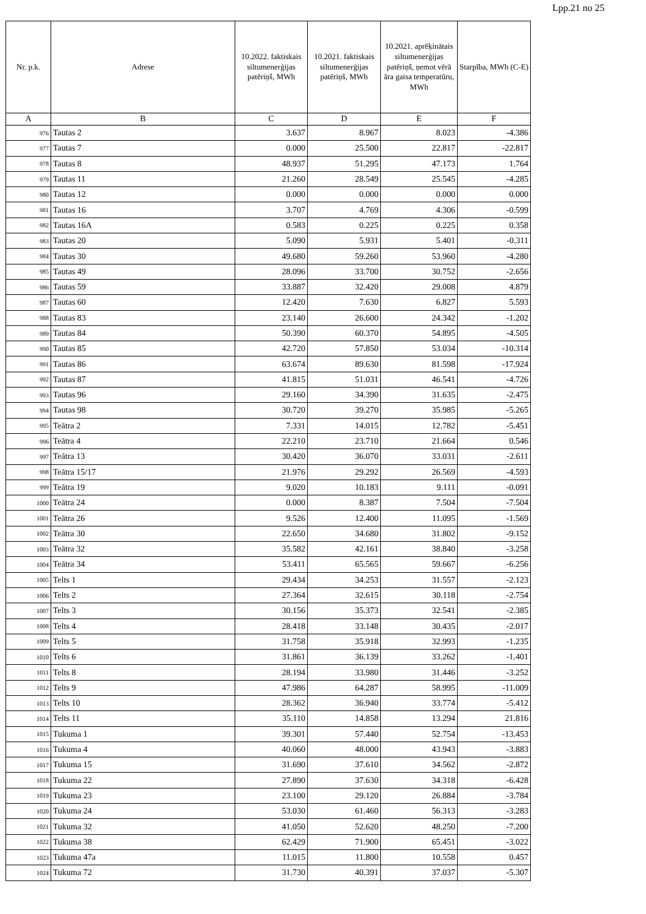Lpp.21 no 25
| Nr. p.k. | Adrese | 10.2022. faktiskais siltumenerģijas patēriņš, MWh | 10.2021. faktiskais siltumenerģijas patēriņš, MWh | 10.2021. aprēķinātais siltumenerģijas patēriņš, ņemot vērā āra gaisa temperatūru, MWh | Starpība, MWh (C-E) |
| --- | --- | --- | --- | --- | --- |
| A | B | C | D | E | F |
| 976 | Tautas 2 | 3.637 | 8.967 | 8.023 | -4.386 |
| 977 | Tautas 7 | 0.000 | 25.500 | 22.817 | -22.817 |
| 978 | Tautas 8 | 48.937 | 51.295 | 47.173 | 1.764 |
| 979 | Tautas 11 | 21.260 | 28.549 | 25.545 | -4.285 |
| 980 | Tautas 12 | 0.000 | 0.000 | 0.000 | 0.000 |
| 981 | Tautas 16 | 3.707 | 4.769 | 4.306 | -0.599 |
| 982 | Tautas 16A | 0.583 | 0.225 | 0.225 | 0.358 |
| 983 | Tautas 20 | 5.090 | 5.931 | 5.401 | -0.311 |
| 984 | Tautas 30 | 49.680 | 59.260 | 53.960 | -4.280 |
| 985 | Tautas 49 | 28.096 | 33.700 | 30.752 | -2.656 |
| 986 | Tautas 59 | 33.887 | 32.420 | 29.008 | 4.879 |
| 987 | Tautas 60 | 12.420 | 7.630 | 6.827 | 5.593 |
| 988 | Tautas 83 | 23.140 | 26.600 | 24.342 | -1.202 |
| 989 | Tautas 84 | 50.390 | 60.370 | 54.895 | -4.505 |
| 990 | Tautas 85 | 42.720 | 57.850 | 53.034 | -10.314 |
| 991 | Tautas 86 | 63.674 | 89.630 | 81.598 | -17.924 |
| 992 | Tautas 87 | 41.815 | 51.031 | 46.541 | -4.726 |
| 993 | Tautas 96 | 29.160 | 34.390 | 31.635 | -2.475 |
| 994 | Tautas 98 | 30.720 | 39.270 | 35.985 | -5.265 |
| 995 | Teātra 2 | 7.331 | 14.015 | 12.782 | -5.451 |
| 996 | Teātra 4 | 22.210 | 23.710 | 21.664 | 0.546 |
| 997 | Teātra 13 | 30.420 | 36.070 | 33.031 | -2.611 |
| 998 | Teātra 15/17 | 21.976 | 29.292 | 26.569 | -4.593 |
| 999 | Teātra 19 | 9.020 | 10.183 | 9.111 | -0.091 |
| 1000 | Teātra 24 | 0.000 | 8.387 | 7.504 | -7.504 |
| 1001 | Teātra 26 | 9.526 | 12.400 | 11.095 | -1.569 |
| 1002 | Teātra 30 | 22.650 | 34.680 | 31.802 | -9.152 |
| 1003 | Teātra 32 | 35.582 | 42.161 | 38.840 | -3.258 |
| 1004 | Teātra 34 | 53.411 | 65.565 | 59.667 | -6.256 |
| 1005 | Telts 1 | 29.434 | 34.253 | 31.557 | -2.123 |
| 1006 | Telts 2 | 27.364 | 32.615 | 30.118 | -2.754 |
| 1007 | Telts 3 | 30.156 | 35.373 | 32.541 | -2.385 |
| 1008 | Telts 4 | 28.418 | 33.148 | 30.435 | -2.017 |
| 1009 | Telts 5 | 31.758 | 35.918 | 32.993 | -1.235 |
| 1010 | Telts 6 | 31.861 | 36.139 | 33.262 | -1.401 |
| 1011 | Telts 8 | 28.194 | 33.980 | 31.446 | -3.252 |
| 1012 | Telts 9 | 47.986 | 64.287 | 58.995 | -11.009 |
| 1013 | Telts 10 | 28.362 | 36.940 | 33.774 | -5.412 |
| 1014 | Telts 11 | 35.110 | 14.858 | 13.294 | 21.816 |
| 1015 | Tukuma 1 | 39.301 | 57.440 | 52.754 | -13.453 |
| 1016 | Tukuma 4 | 40.060 | 48.000 | 43.943 | -3.883 |
| 1017 | Tukuma 15 | 31.690 | 37.610 | 34.562 | -2.872 |
| 1018 | Tukuma 22 | 27.890 | 37.630 | 34.318 | -6.428 |
| 1019 | Tukuma 23 | 23.100 | 29.120 | 26.884 | -3.784 |
| 1020 | Tukuma 24 | 53.030 | 61.460 | 56.313 | -3.283 |
| 1021 | Tukuma 32 | 41.050 | 52.620 | 48.250 | -7.200 |
| 1022 | Tukuma 38 | 62.429 | 71.900 | 65.451 | -3.022 |
| 1023 | Tukuma 47a | 11.015 | 11.800 | 10.558 | 0.457 |
| 1024 | Tukuma 72 | 31.730 | 40.391 | 37.037 | -5.307 |